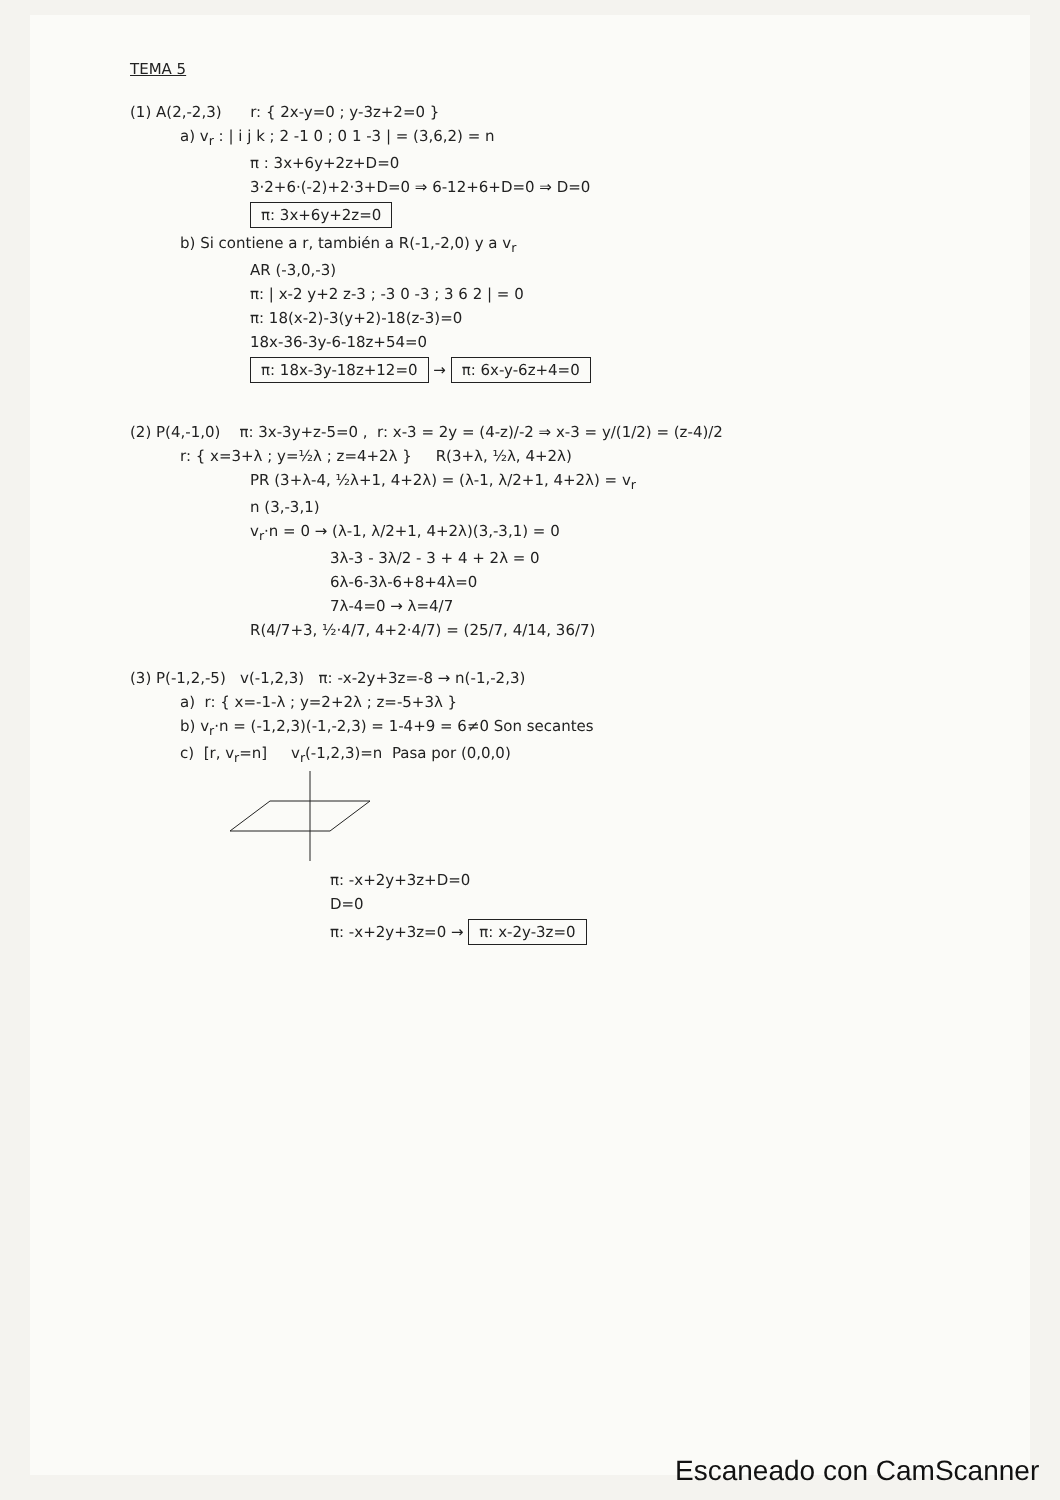TEMA 5
(1) A(2,-2,3) r: { 2x-y=0 ; y-3z+2=0 }
a) v<sub>r</sub> : | i j k ; 2 -1 0 ; 0 1 -3 | = (3,6,2) = n
π : 3x+6y+2z+D=0
3·2+6·(-2)+2·3+D=0 ⇒ 6-12+6+D=0 ⇒ D=0
π: 3x+6y+2z=0
b) Si contiene a r, también a R(-1,-2,0) y a v<sub>r</sub>
AR (-3,0,-3)
π: | x-2 y+2 z-3 ; -3 0 -3 ; 3 6 2 | = 0
π: 18(x-2)-3(y+2)-18(z-3)=0
18x-36-3y-6-18z+54=0
π: 18x-3y-18z+12=0 → π: 6x-y-6z+4=0
(2) P(4,-1,0) π: 3x-3y+z-5=0 , r: x-3 = 2y = (4-z)/-2 ⇒ x-3 = y/(1/2) = (z-4)/2
r: { x=3+λ ; y=½λ ; z=4+2λ } R(3+λ, ½λ, 4+2λ)
PR (3+λ-4, ½λ+1, 4+2λ) = (λ-1, λ/2+1, 4+2λ) = v<sub>r</sub>
n (3,-3,1)
v<sub>r</sub>·n = 0 → (λ-1, λ/2+1, 4+2λ)(3,-3,1) = 0
3λ-3 - 3λ/2 - 3 + 4 + 2λ = 0
6λ-6-3λ-6+8+4λ=0
7λ-4=0 → λ=4/7
R(4/7+3, ½·4/7, 4+2·4/7) = (25/7, 4/14, 36/7)
(3) P(-1,2,-5) v(-1,2,3) π: -x-2y+3z=-8 → n(-1,-2,3)
a) r: { x=-1-λ ; y=2+2λ ; z=-5+3λ }
b) v<sub>r</sub>·n = (-1,2,3)(-1,-2,3) = 1-4+9 = 6≠0 Son secantes
c) [r, v<sub>r</sub>=n] v<sub>r</sub>(-1,2,3)=n Pasa por (0,0,0)
π: -x+2y+3z+D=0
D=0
π: -x+2y+3z=0 → π: x-2y-3z=0
Escaneado con CamScanner